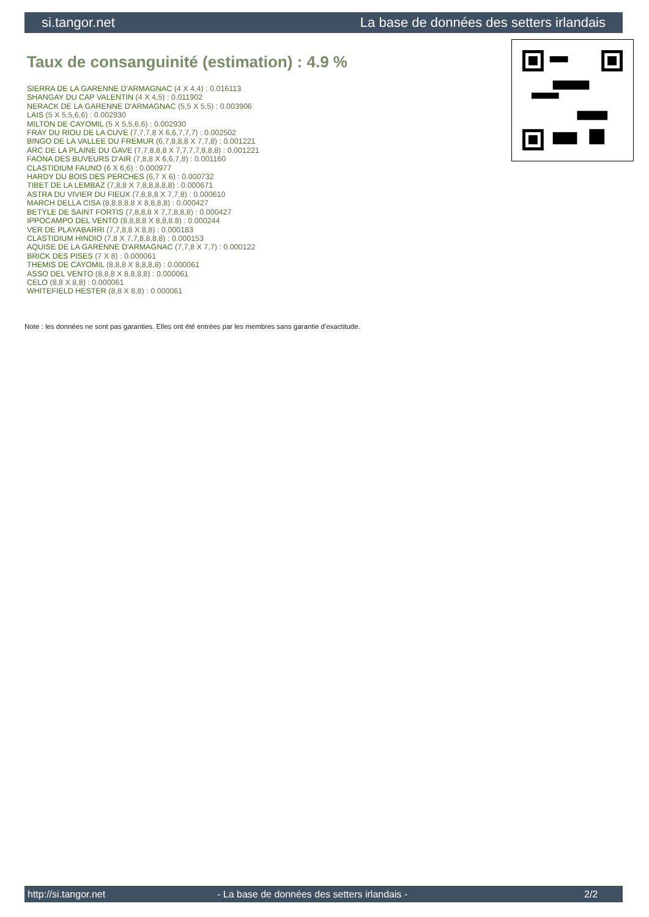si.tangor.net La base de données des setters irlandais
Taux de consanguinité (estimation) : 4.9 %
SIERRA DE LA GARENNE D'ARMAGNAC (4 X 4,4) : 0.016113
SHANGAY DU CAP VALENTIN (4 X 4,5) : 0.011902
NERACK DE LA GARENNE D'ARMAGNAC (5,5 X 5,5) : 0.003906
LAIS (5 X 5,5,6,6) : 0.002930
MILTON DE CAYOMIL (5 X 5,5,6,6) : 0.002930
FRAY DU RIOU DE LA CUVE (7,7,7,8 X 6,6,7,7,7) : 0.002502
BINGO DE LA VALLEE DU FREMUR (6,7,8,8,8 X 7,7,8) : 0.001221
ARC DE LA PLAINE DU GAVE (7,7,8,8,8 X 7,7,7,7,8,8,8) : 0.001221
FAONA DES BUVEURS D'AIR (7,8,8 X 6,6,7,8) : 0.001160
CLASTIDIUM FAUNO (6 X 6,6) : 0.000977
HARDY DU BOIS DES PERCHES (6,7 X 6) : 0.000732
TIBET DE LA LEMBAZ (7,8,8 X 7,8,8,8,8,8) : 0.000671
ASTRA DU VIVIER DU FIEUX (7,8,8,8 X 7,7,8) : 0.000610
MARCH DELLA CISA (8,8,8,8,8 X 8,8,8,8) : 0.000427
BETYLE DE SAINT FORTIS (7,8,8,8 X 7,7,8,8,8) : 0.000427
IPPOCAMPO DEL VENTO (8,8,8,8 X 8,8,8,8) : 0.000244
VER DE PLAYABARRI (7,7,8,8 X 8,8) : 0.000183
CLASTIDIUM HINDIO (7,8 X 7,7,8,8,8,8) : 0.000153
AQUISE DE LA GARENNE D'ARMAGNAC (7,7,8 X 7,7) : 0.000122
BRICK DES PISES (7 X 8) : 0.000061
THEMIS DE CAYOMIL (8,8,8 X 8,8,8,8) : 0.000061
ASSO DEL VENTO (8,8,8 X 8,8,8,8) : 0.000061
CELO (8,8 X 8,8) : 0.000061
WHITEFIELD HESTER (8,8 X 8,8) : 0.000061
Note : les données ne sont pas garanties. Elles ont été entrées par les membres sans garantie d'exactitude.
http://si.tangor.net - La base de données des setters irlandais - 2/2